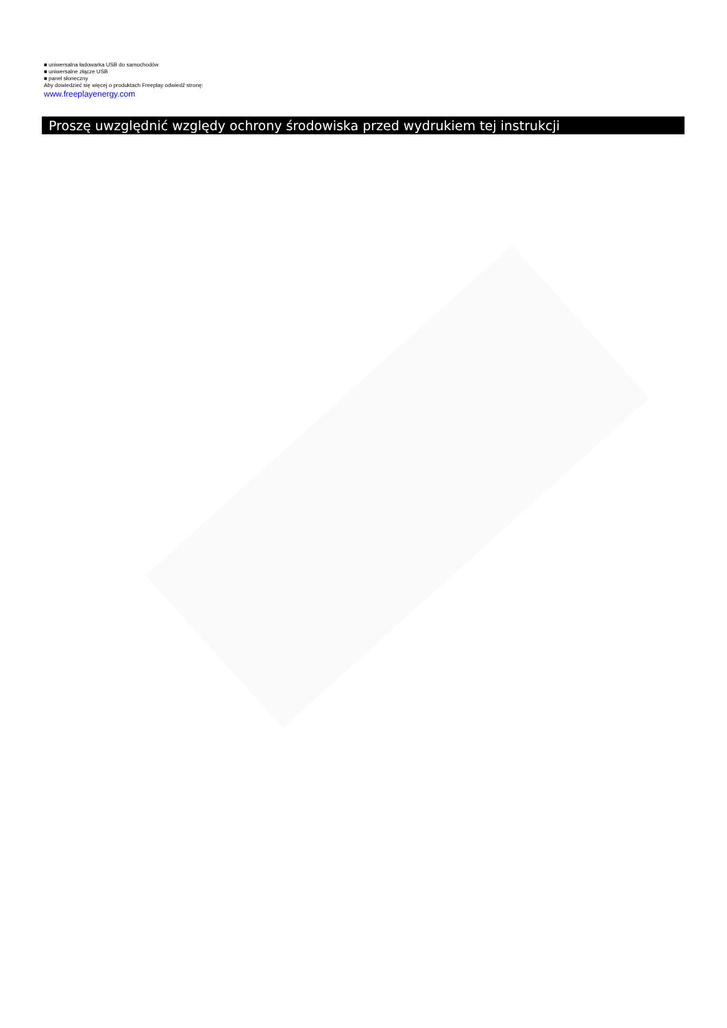■ uniwersalna ładowarka USB do samochodów
■ uniwersalne złącze USB
■ panel słoneczny
Aby dowiedzieć się więcej o produktach Freeplay odwiedź stronę:
www.freeplayenergy.com
Proszę uwzględnić względy ochrony środowiska przed wydrukiem tej instrukcji